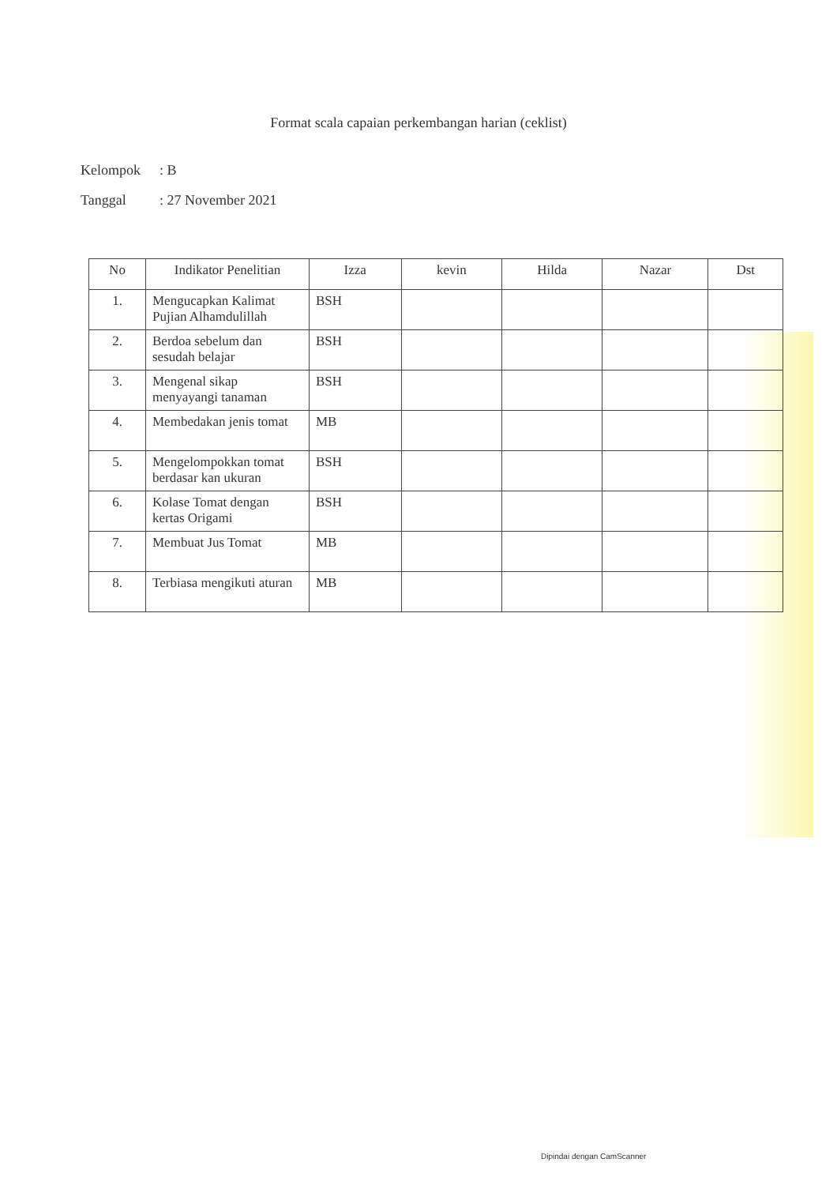Format scala capaian perkembangan harian (ceklist)
Kelompok: B
Tanggal: 27 November 2021
| No | Indikator Penelitian | Izza | kevin | Hilda | Nazar | Dst |
| --- | --- | --- | --- | --- | --- | --- |
| 1. | Mengucapkan Kalimat Pujian Alhamdulillah | BSH | | | | |
| 2. | Berdoa sebelum dan sesudah belajar | BSH | | | | |
| 3. | Mengenal sikap menyayangi tanaman | BSH | | | | |
| 4. | Membedakan jenis tomat | MB | | | | |
| 5. | Mengelompokkan tomat berdasar kan ukuran | BSH | | | | |
| 6. | Kolase Tomat dengan kertas Origami | BSH | | | | |
| 7. | Membuat Jus Tomat | MB | | | | |
| 8. | Terbiasa mengikuti aturan | MB | | | | |
Dipindai dengan CamScanner